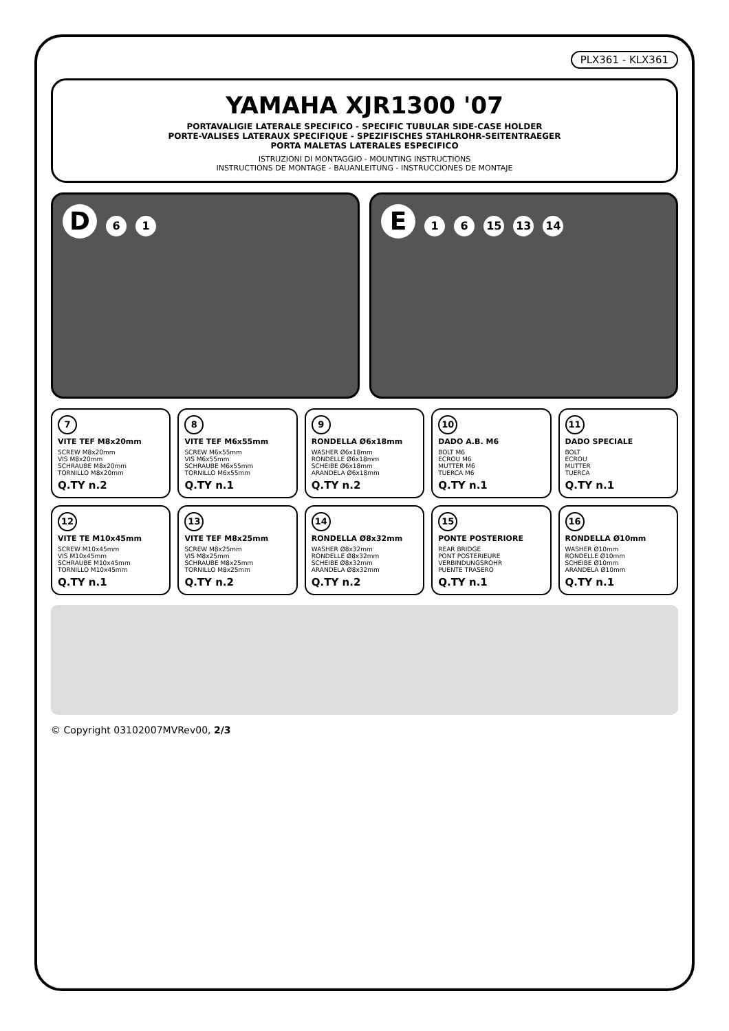PLX361 - KLX361
YAMAHA XJR1300 '07
PORTAVALIGIE LATERALE SPECIFICO - SPECIFIC TUBULAR SIDE-CASE HOLDER
PORTE-VALISES LATERAUX SPECIFIQUE - SPEZIFISCHES STAHLROHR-SEITENTRAEGER
PORTA MALETAS LATERALES ESPECIFICO
ISTRUZIONI DI MONTAGGIO - MOUNTING INSTRUCTIONS
INSTRUCTIONS DE MONTAGE - BAUANLEITUNG - INSTRUCCIONES DE MONTAJE
D 6 1
E 1 6 15 13 14
7
VITE TEF M8x20mm
SCREW M8x20mm
VIS M8x20mm
SCHRAUBE M8x20mm
TORNILLO M8x20mm
Q.TY n.2
8
VITE TEF M6x55mm
SCREW M6x55mm
VIS M6x55mm
SCHRAUBE M6x55mm
TORNILLO M6x55mm
Q.TY n.1
9
RONDELLA Ø6x18mm
WASHER Ø6x18mm
RONDELLE Ø6x18mm
SCHEIBE Ø6x18mm
ARANDELA Ø6x18mm
Q.TY n.2
10
DADO A.B. M6
BOLT M6
ECROU M6
MUTTER M6
TUERCA M6
Q.TY n.1
11
DADO SPECIALE
BOLT
ECROU
MUTTER
TUERCA
Q.TY n.1
12
VITE TE M10x45mm
SCREW M10x45mm
VIS M10x45mm
SCHRAUBE M10x45mm
TORNILLO M10x45mm
Q.TY n.1
13
VITE TEF M8x25mm
SCREW M8x25mm
VIS M8x25mm
SCHRAUBE M8x25mm
TORNILLO M8x25mm
Q.TY n.2
14
RONDELLA Ø8x32mm
WASHER Ø8x32mm
RONDELLE Ø8x32mm
SCHEIBE Ø8x32mm
ARANDELA Ø8x32mm
Q.TY n.2
15
PONTE POSTERIORE
REAR BRIDGE
PONT POSTERIEURE
VERBINDUNGSROHR
PUENTE TRASERO
Q.TY n.1
16
RONDELLA Ø10mm
WASHER Ø10mm
RONDELLE Ø10mm
SCHEIBE Ø10mm
ARANDELA Ø10mm
Q.TY n.1
© Copyright 03102007MVRev00, 2/3